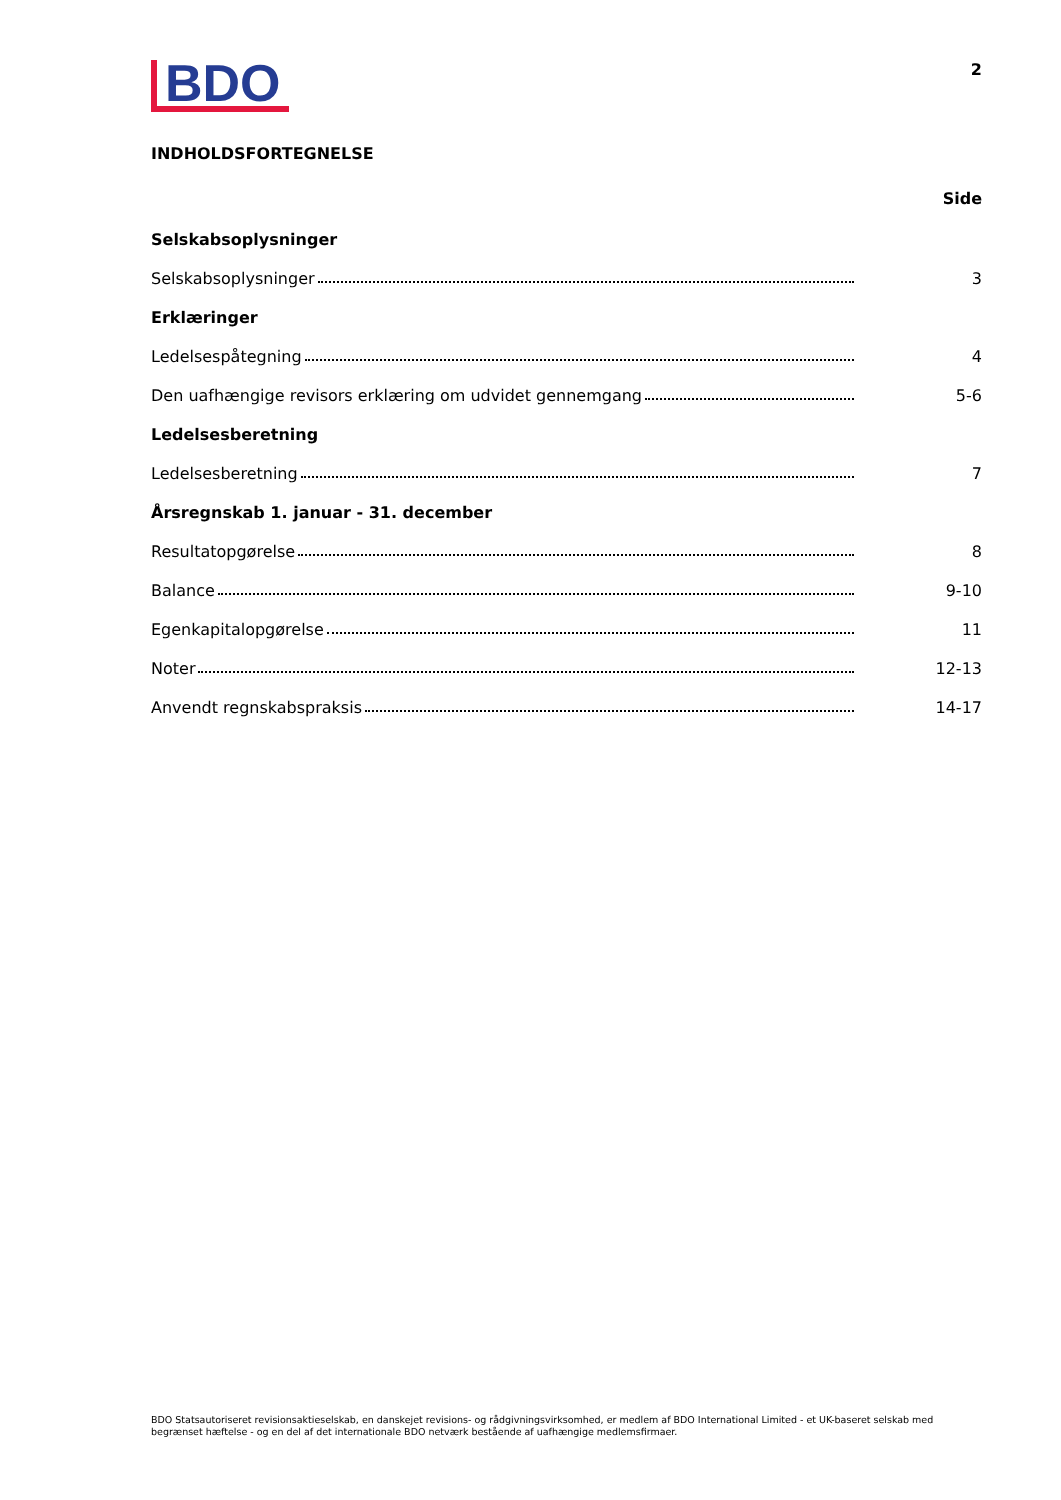BDO
2
INDHOLDSFORTEGNELSE
Side
Selskabsoplysninger
Selskabsoplysninger 3
Erklæringer
Ledelsespåtegning 4
Den uafhængige revisors erklæring om udvidet gennemgang
5-6
Ledelsesberetning
Ledelsesberetning 7
Årsregnskab 1. januar - 31. december
Resultatopgørelse 8
Balance 9-10
Egenkapitalopgørelse 11
Noter 12-13
Anvendt regnskabspraksis 14-17
BDO Statsautoriseret revisionsaktieselskab, en danskejet revisions- og rådgivningsvirksomhed, er medlem af BDO International Limited - et UK-baseret selskab med begrænset hæftelse - og en del af det internationale BDO netværk bestående af uafhængige medlemsfirmaer.